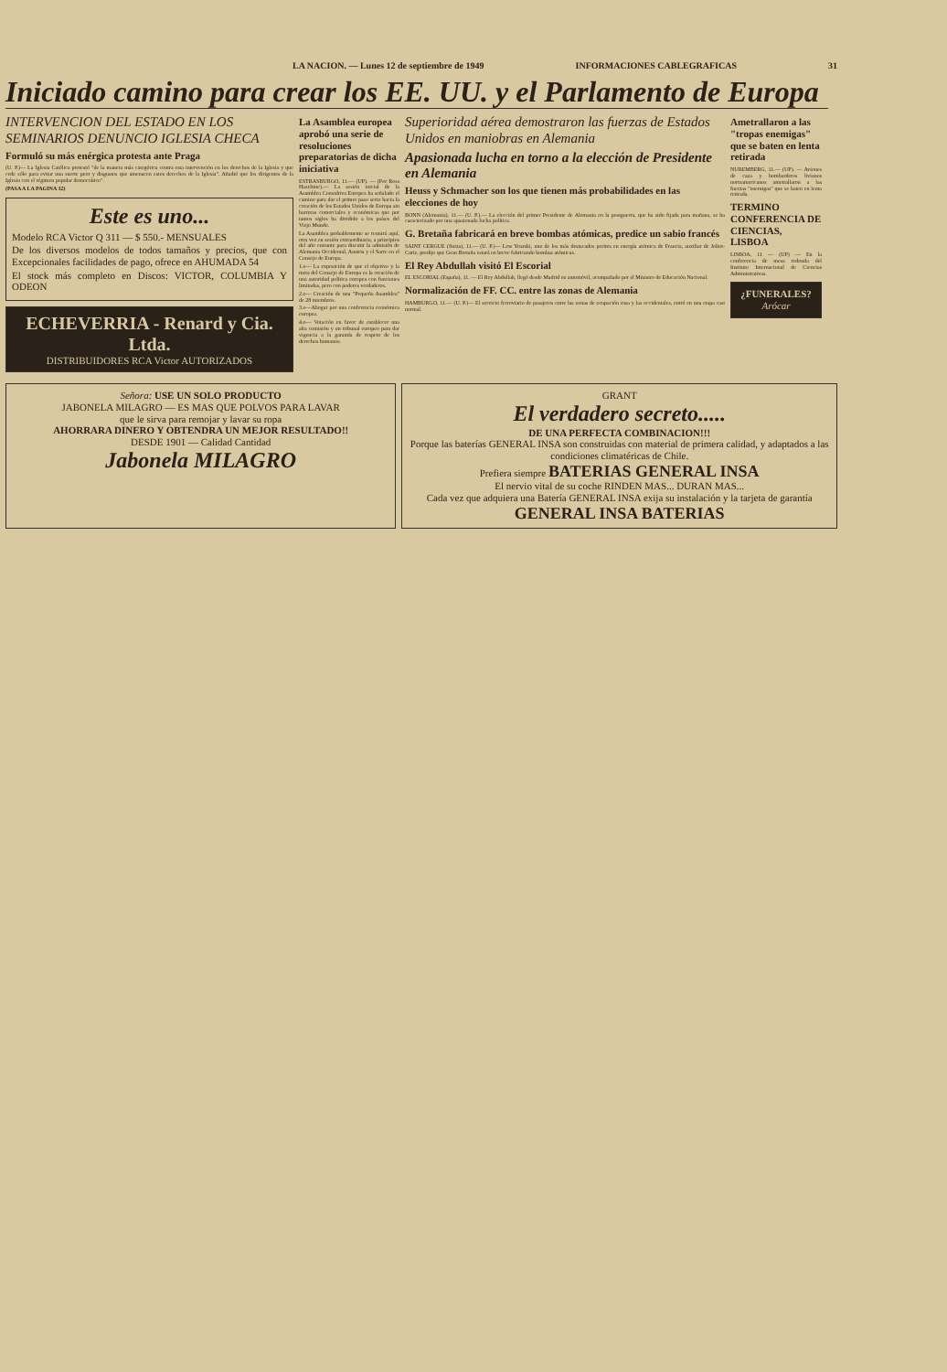LA NACION. — Lunes 12 de septiembre de 1949 INFORMACIONES CABLEGRAFICAS 31
Iniciado camino para crear los EE. UU. y el Parlamento de Europa
INTERVENCION DEL ESTADO EN LOS SEMINARIOS DENUNCIO IGLESIA CHECA
Formuló su más enérgica protesta ante Praga
(U. P.)— La Iglesia Católica protestó "de la manera más categórica contra esta intervención en los derechos de la Iglesia y que cede sólo para evitar una suerte peor y disgustos que amenacen estos derechos de la Iglesia". Añadió que los dirigentes de la Iglesia con el régimen popular democrático".
(PASA A LA PAGINA 32)
Este es uno...
Modelo RCA Victor Q 311 — $ 550.- MENSUALES
De los diversos modelos de todos tamaños y precios, que con Excepcionales facilidades de pago, ofrece en AHUMADA 54
El stock más completo en Discos: VICTOR, COLUMBIA Y ODEON
ECHEVERRIA - Renard y Cia. Ltda.
DISTRIBUIDORES RCA Victor AUTORIZADOS
La Asamblea europea aprobó una serie de resoluciones preparatorias de dicha iniciativa
ESTRASBURGO, 11.— (UP). — (Por Ross Hazeltine).— La sesión inicial de la Asamblea Consultiva Europea ha señalado el camino para dar el primer paso serio hacia la creación de los Estados Unidos de Europa sin barreras comerciales y económicas que por tantos siglos ha dividido a los países del Viejo Mundo.
La Asamblea probablemente se reunirá aquí, otra vez en sesión extraordinaria, a principios del año entrante para discutir la admisión de Alemania Occidental, Austria y el Sarre en el Consejo de Europa.
1.o— La exposición de que el objetivo y la meta del Consejo de Europa es la creación de una autoridad política europea con funciones limitadas, pero con poderes verdaderos.
2.o— Creación de una "Pequeña Asamblea" de 28 miembros.
3.o—Abogar por una conferencia económica europea.
4.o— Votación en favor de establecer una alta comisión y un tribunal europeo para dar vigencia a la garantía de respeto de los derechos humanos.
Superioridad aérea demostraron las fuerzas de Estados Unidos en maniobras en Alemania
Apasionada lucha en torno a la elección de Presidente en Alemania
Heuss y Schmacher son los que tienen más probabilidades en las elecciones de hoy
BONN (Alemania), 11.— (U. P.).— La elección del primer Presidente de Alemania en la postguerra, que ha sido fijada para mañana, se ha caracterizado por una apasionada lucha política.
G. Bretaña fabricará en breve bombas atómicas, predice un sabio francés
SAINT CERGUE (Suiza), 11.— (U. P.)— Lew Yoarski, uno de los más destacados peritos en energía atómica de Francia, auxiliar de Joliot-Curie, predijo que Gran Bretaña estará en breve fabricando bombas atómicas.
El Rey Abdullah visitó El Escorial
EL ESCORIAL (España), 11. — El Rey Abdullah, llegó desde Madrid en automóvil, acompañado por el Ministro de Educación Nacional.
Normalización de FF. CC. entre las zonas de Alemania
HAMBURGO, 11.— (U. P.)— El servicio ferroviario de pasajeros entre las zonas de ocupación rusa y las occidentales, entró en una etapa casi normal.
Ametrallaron a las "tropas enemigas" que se baten en lenta retirada
NUREMBERG, 11.— (UP). — Aviones de caza y bombarderos livianos norteamericanos ametrallaron a las fuerzas "enemigas" que se baten en lenta retirada.
TERMINO CONFERENCIA DE CIENCIAS, LISBOA
LISBOA, 11 — (UP) — En la conferencia de mesa redonda del Instituto Internacional de Ciencias Administrativas.
¿FUNERALES?
Arócar
Señora: USE UN SOLO PRODUCTO
JABONELA MILAGRO — ES MAS QUE POLVOS PARA LAVAR
que le sirva para remojar y lavar su ropa
AHORRARA DINERO Y OBTENDRA UN MEJOR RESULTADO!!
DESDE 1901 — Calidad Cantidad
Jabonela MILAGRO
GRANT
El verdadero secreto.....
DE UNA PERFECTA COMBINACION!!!
Porque las baterías GENERAL INSA son construidas con material de primera calidad, y adaptados a las condiciones climatéricas de Chile.
Prefiera siempre BATERIAS GENERAL INSA
El nervio vital de su coche RINDEN MAS... DURAN MAS...
Cada vez que adquiera una Batería GENERAL INSA exija su instalación y la tarjeta de garantía
GENERAL INSA BATERIAS